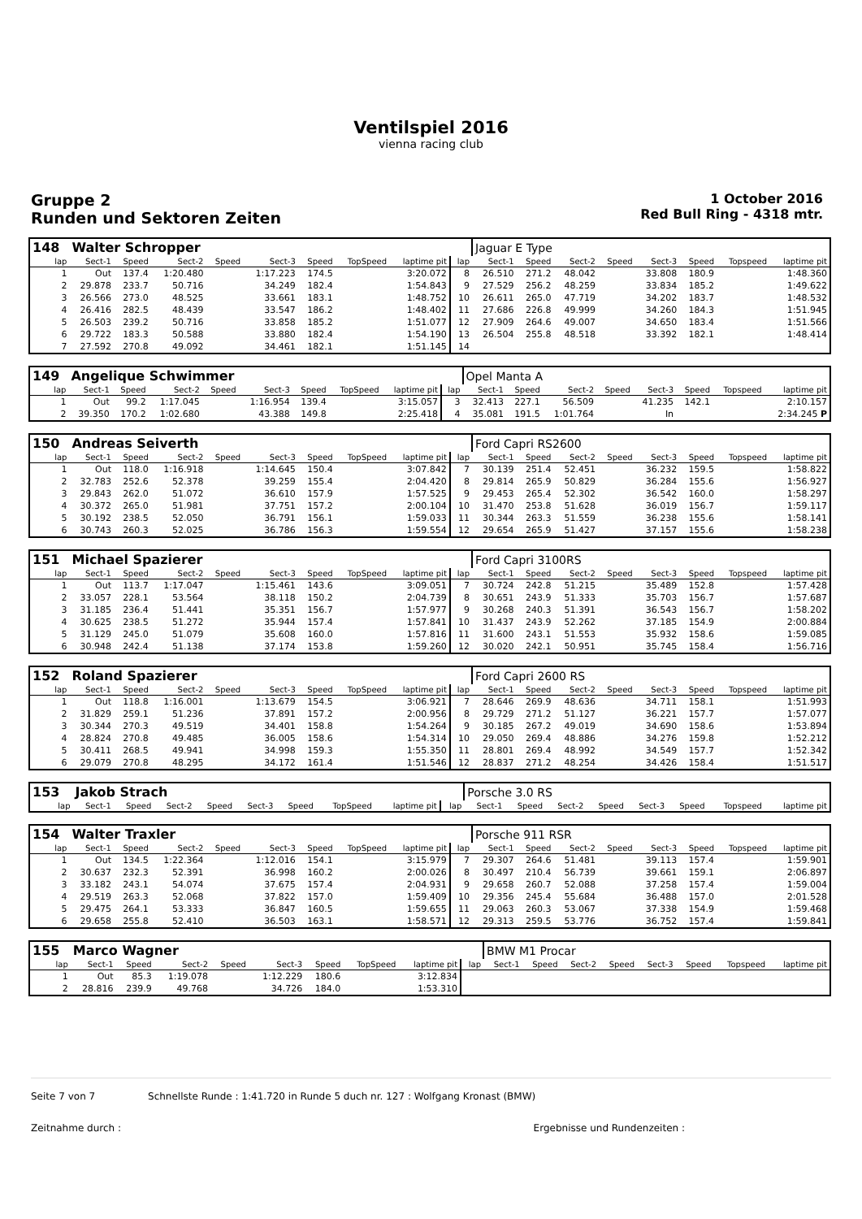Ventilspiel 2016
vienna racing club
Gruppe 2
Runden und Sektoren Zeiten
1 October 2016
Red Bull Ring - 4318 mtr.
| 148 | Walter Schropper | | | | | | | | | Jaguar E Type | | | | | | | |
| lap | Sect-1 | Speed | Sect-2 | Speed | Sect-3 | Speed | TopSpeed | laptime pit | lap | Sect-1 | Speed | Sect-2 | Speed | Sect-3 | Speed | Topspeed | laptime pit |
| 1 | Out | 137.4 | 1:20.480 | | 1:17.223 | 174.5 | | 3:20.072 | 8 | 26.510 | 271.2 | 48.042 | | 33.808 | 180.9 | | 1:48.360 |
| 2 | 29.878 | 233.7 | 50.716 | | 34.249 | 182.4 | | 1:54.843 | 9 | 27.529 | 256.2 | 48.259 | | 33.834 | 185.2 | | 1:49.622 |
| 3 | 26.566 | 273.0 | 48.525 | | 33.661 | 183.1 | | 1:48.752 | 10 | 26.611 | 265.0 | 47.719 | | 34.202 | 183.7 | | 1:48.532 |
| 4 | 26.416 | 282.5 | 48.439 | | 33.547 | 186.2 | | 1:48.402 | 11 | 27.686 | 226.8 | 49.999 | | 34.260 | 184.3 | | 1:51.945 |
| 5 | 26.503 | 239.2 | 50.716 | | 33.858 | 185.2 | | 1:51.077 | 12 | 27.909 | 264.6 | 49.007 | | 34.650 | 183.4 | | 1:51.566 |
| 6 | 29.722 | 183.3 | 50.588 | | 33.880 | 182.4 | | 1:54.190 | 13 | 26.504 | 255.8 | 48.518 | | 33.392 | 182.1 | | 1:48.414 |
| 7 | 27.592 | 270.8 | 49.092 | | 34.461 | 182.1 | | 1:51.145 | 14 | | | | | | | | |
| 149 | Angelique Schwimmer | | | | | | | | | Opel Manta A | | | | | | | |
| lap | Sect-1 | Speed | Sect-2 | Speed | Sect-3 | Speed | TopSpeed | laptime pit | lap | Sect-1 | Speed | Sect-2 | Speed | Sect-3 | Speed | Topspeed | laptime pit |
| 1 | Out | 99.2 | 1:17.045 | | 1:16.954 | 139.4 | | 3:15.057 | 3 | 32.413 | 227.1 | 56.509 | | 41.235 | 142.1 | | 2:10.157 |
| 2 | 39.350 | 170.2 | 1:02.680 | | 43.388 | 149.8 | | 2:25.418 | 4 | 35.081 | 191.5 | 1:01.764 | | In | | | 2:34.245 P |
| 150 | Andreas Seiverth | | | | | | | | | Ford Capri RS2600 | | | | | | | |
| lap | Sect-1 | Speed | Sect-2 | Speed | Sect-3 | Speed | TopSpeed | laptime pit | lap | Sect-1 | Speed | Sect-2 | Speed | Sect-3 | Speed | Topspeed | laptime pit |
| 1 | Out | 118.0 | 1:16.918 | | 1:14.645 | 150.4 | | 3:07.842 | 7 | 30.139 | 251.4 | 52.451 | | 36.232 | 159.5 | | 1:58.822 |
| 2 | 32.783 | 252.6 | 52.378 | | 39.259 | 155.4 | | 2:04.420 | 8 | 29.814 | 265.9 | 50.829 | | 36.284 | 155.6 | | 1:56.927 |
| 3 | 29.843 | 262.0 | 51.072 | | 36.610 | 157.9 | | 1:57.525 | 9 | 29.453 | 265.4 | 52.302 | | 36.542 | 160.0 | | 1:58.297 |
| 4 | 30.372 | 265.0 | 51.981 | | 37.751 | 157.2 | | 2:00.104 | 10 | 31.470 | 253.8 | 51.628 | | 36.019 | 156.7 | | 1:59.117 |
| 5 | 30.192 | 238.5 | 52.050 | | 36.791 | 156.1 | | 1:59.033 | 11 | 30.344 | 263.3 | 51.559 | | 36.238 | 155.6 | | 1:58.141 |
| 6 | 30.743 | 260.3 | 52.025 | | 36.786 | 156.3 | | 1:59.554 | 12 | 29.654 | 265.9 | 51.427 | | 37.157 | 155.6 | | 1:58.238 |
| 151 | Michael Spazierer | | | | | | | | | Ford Capri 3100RS | | | | | | | |
| lap | Sect-1 | Speed | Sect-2 | Speed | Sect-3 | Speed | TopSpeed | laptime pit | lap | Sect-1 | Speed | Sect-2 | Speed | Sect-3 | Speed | Topspeed | laptime pit |
| 1 | Out | 113.7 | 1:17.047 | | 1:15.461 | 143.6 | | 3:09.051 | 7 | 30.724 | 242.8 | 51.215 | | 35.489 | 152.8 | | 1:57.428 |
| 2 | 33.057 | 228.1 | 53.564 | | 38.118 | 150.2 | | 2:04.739 | 8 | 30.651 | 243.9 | 51.333 | | 35.703 | 156.7 | | 1:57.687 |
| 3 | 31.185 | 236.4 | 51.441 | | 35.351 | 156.7 | | 1:57.977 | 9 | 30.268 | 240.3 | 51.391 | | 36.543 | 156.7 | | 1:58.202 |
| 4 | 30.625 | 238.5 | 51.272 | | 35.944 | 157.4 | | 1:57.841 | 10 | 31.437 | 243.9 | 52.262 | | 37.185 | 154.9 | | 2:00.884 |
| 5 | 31.129 | 245.0 | 51.079 | | 35.608 | 160.0 | | 1:57.816 | 11 | 31.600 | 243.1 | 51.553 | | 35.932 | 158.6 | | 1:59.085 |
| 6 | 30.948 | 242.4 | 51.138 | | 37.174 | 153.8 | | 1:59.260 | 12 | 30.020 | 242.1 | 50.951 | | 35.745 | 158.4 | | 1:56.716 |
| 152 | Roland Spazierer | | | | | | | | | Ford Capri 2600 RS | | | | | | | |
| lap | Sect-1 | Speed | Sect-2 | Speed | Sect-3 | Speed | TopSpeed | laptime pit | lap | Sect-1 | Speed | Sect-2 | Speed | Sect-3 | Speed | Topspeed | laptime pit |
| 1 | Out | 118.8 | 1:16.001 | | 1:13.679 | 154.5 | | 3:06.921 | 7 | 28.646 | 269.9 | 48.636 | | 34.711 | 158.1 | | 1:51.993 |
| 2 | 31.829 | 259.1 | 51.236 | | 37.891 | 157.2 | | 2:00.956 | 8 | 29.729 | 271.2 | 51.127 | | 36.221 | 157.7 | | 1:57.077 |
| 3 | 30.344 | 270.3 | 49.519 | | 34.401 | 158.8 | | 1:54.264 | 9 | 30.185 | 267.2 | 49.019 | | 34.690 | 158.6 | | 1:53.894 |
| 4 | 28.824 | 270.8 | 49.485 | | 36.005 | 158.6 | | 1:54.314 | 10 | 29.050 | 269.4 | 48.886 | | 34.276 | 159.8 | | 1:52.212 |
| 5 | 30.411 | 268.5 | 49.941 | | 34.998 | 159.3 | | 1:55.350 | 11 | 28.801 | 269.4 | 48.992 | | 34.549 | 157.7 | | 1:52.342 |
| 6 | 29.079 | 270.8 | 48.295 | | 34.172 | 161.4 | | 1:51.546 | 12 | 28.837 | 271.2 | 48.254 | | 34.426 | 158.4 | | 1:51.517 |
| 153 | Jakob Strach | | | | | | | | | Porsche 3.0 RS | | | | | | | |
| lap | Sect-1 | Speed | Sect-2 | Speed | Sect-3 | Speed | TopSpeed | laptime pit | lap | Sect-1 | Speed | Sect-2 | Speed | Sect-3 | Speed | Topspeed | laptime pit |
| 154 | Walter Traxler | | | | | | | | | Porsche 911 RSR | | | | | | | |
| lap | Sect-1 | Speed | Sect-2 | Speed | Sect-3 | Speed | TopSpeed | laptime pit | lap | Sect-1 | Speed | Sect-2 | Speed | Sect-3 | Speed | Topspeed | laptime pit |
| 1 | Out | 134.5 | 1:22.364 | | 1:12.016 | 154.1 | | 3:15.979 | 7 | 29.307 | 264.6 | 51.481 | | 39.113 | 157.4 | | 1:59.901 |
| 2 | 30.637 | 232.3 | 52.391 | | 36.998 | 160.2 | | 2:00.026 | 8 | 30.497 | 210.4 | 56.739 | | 39.661 | 159.1 | | 2:06.897 |
| 3 | 33.182 | 243.1 | 54.074 | | 37.675 | 157.4 | | 2:04.931 | 9 | 29.658 | 260.7 | 52.088 | | 37.258 | 157.4 | | 1:59.004 |
| 4 | 29.519 | 263.3 | 52.068 | | 37.822 | 157.0 | | 1:59.409 | 10 | 29.356 | 245.4 | 55.684 | | 36.488 | 157.0 | | 2:01.528 |
| 5 | 29.475 | 264.1 | 53.333 | | 36.847 | 160.5 | | 1:59.655 | 11 | 29.063 | 260.3 | 53.067 | | 37.338 | 154.9 | | 1:59.468 |
| 6 | 29.658 | 255.8 | 52.410 | | 36.503 | 163.1 | | 1:58.571 | 12 | 29.313 | 259.5 | 53.776 | | 36.752 | 157.4 | | 1:59.841 |
| 155 | Marco Wagner | | | | | | | | | BMW M1 Procar | | | | | | | |
| lap | Sect-1 | Speed | Sect-2 | Speed | Sect-3 | Speed | TopSpeed | laptime pit | lap | Sect-1 | Speed | Sect-2 | Speed | Sect-3 | Speed | Topspeed | laptime pit |
| 1 | Out | 85.3 | 1:19.078 | | 1:12.229 | 180.6 | | 3:12.834 | | | | | | | | | |
| 2 | 28.816 | 239.9 | 49.768 | | 34.726 | 184.0 | | 1:53.310 | | | | | | | | | |
Seite 7 von 7 Schnellste Runde : 1:41.720 in Runde 5 duch nr. 127 : Wolfgang Kronast (BMW)
Zeitnahme durch : Ergebnisse und Rundenzeiten :